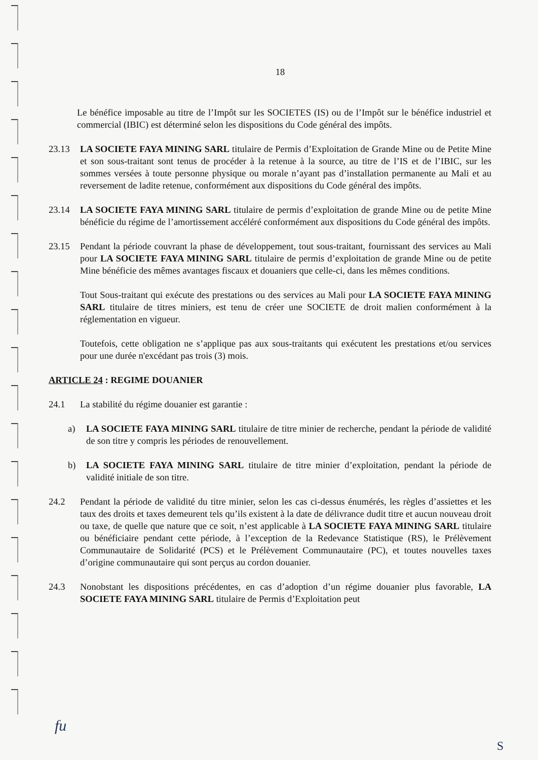18
Le bénéfice imposable au titre de l’Impôt sur les SOCIETES (IS) ou de l’Impôt sur le bénéfice industriel et commercial (IBIC) est déterminé selon les dispositions du Code général des impôts.
23.13 LA SOCIETE FAYA MINING SARL titulaire de Permis d’Exploitation de Grande Mine ou de Petite Mine et son sous-traitant sont tenus de procéder à la retenue à la source, au titre de l’IS et de l’IBIC, sur les sommes versées à toute personne physique ou morale n’ayant pas d’installation permanente au Mali et au reversement de ladite retenue, conformément aux dispositions du Code général des impôts.
23.14 LA SOCIETE FAYA MINING SARL titulaire de permis d’exploitation de grande Mine ou de petite Mine bénéficie du régime de l’amortissement accéléré conformément aux dispositions du Code général des impôts.
23.15 Pendant la période couvrant la phase de développement, tout sous-traitant, fournissant des services au Mali pour LA SOCIETE FAYA MINING SARL titulaire de permis d’exploitation de grande Mine ou de petite Mine bénéficie des mêmes avantages fiscaux et douaniers que celle-ci, dans les mêmes conditions.
Tout Sous-traitant qui exécute des prestations ou des services au Mali pour LA SOCIETE FAYA MINING SARL titulaire de titres miniers, est tenu de créer une SOCIETE de droit malien conformément à la réglementation en vigueur.
Toutefois, cette obligation ne s’applique pas aux sous-traitants qui exécutent les prestations et/ou services pour une durée n'excédant pas trois (3) mois.
ARTICLE 24 : REGIME DOUANIER
24.1 La stabilité du régime douanier est garantie :
a) LA SOCIETE FAYA MINING SARL titulaire de titre minier de recherche, pendant la période de validité de son titre y compris les périodes de renouvellement.
b) LA SOCIETE FAYA MINING SARL titulaire de titre minier d’exploitation, pendant la période de validité initiale de son titre.
24.2 Pendant la période de validité du titre minier, selon les cas ci-dessus énumérés, les règles d’assiettes et les taux des droits et taxes demeurent tels qu’ils existent à la date de délivrance dudit titre et aucun nouveau droit ou taxe, de quelle que nature que ce soit, n’est applicable à LA SOCIETE FAYA MINING SARL titulaire ou bénéficiaire pendant cette période, à l’exception de la Redevance Statistique (RS), le Prélèvement Communautaire de Solidarité (PCS) et le Prélèvement Communautaire (PC), et toutes nouvelles taxes d’origine communautaire qui sont perçus au cordon douanier.
24.3 Nonobstant les dispositions précédentes, en cas d’adoption d’un régime douanier plus favorable, LA SOCIETE FAYA MINING SARL titulaire de Permis d’Exploitation peut
fu
S